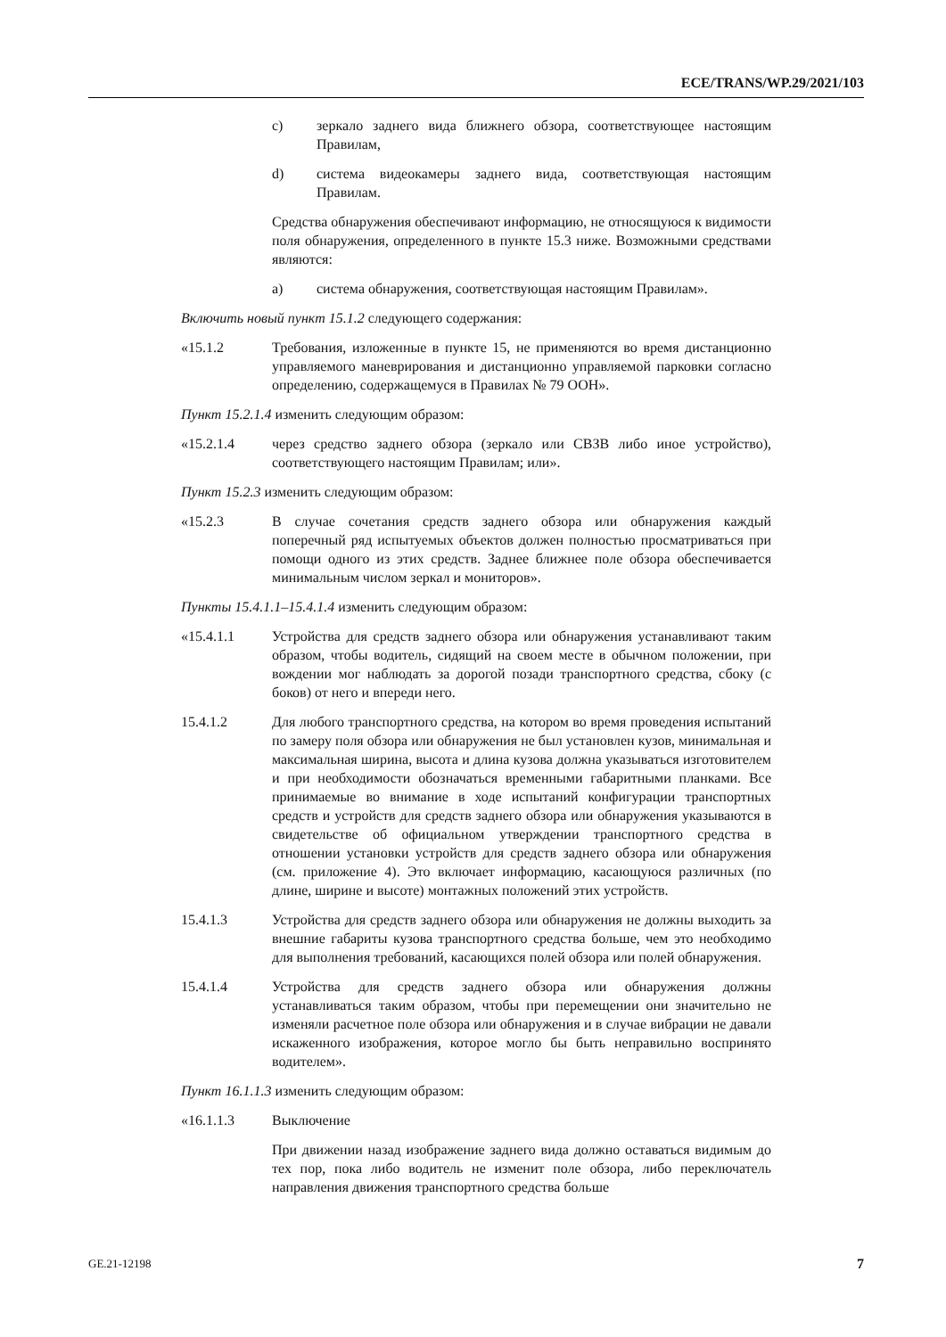ECE/TRANS/WP.29/2021/103
c) зеркало заднего вида ближнего обзора, соответствующее настоящим Правилам,
d) система видеокамеры заднего вида, соответствующая настоящим Правилам.
Средства обнаружения обеспечивают информацию, не относящуюся к видимости поля обнаружения, определенного в пункте 15.3 ниже. Возможными средствами являются:
a) система обнаружения, соответствующая настоящим Правилам».
Включить новый пункт 15.1.2 следующего содержания:
«15.1.2 Требования, изложенные в пункте 15, не применяются во время дистанционно управляемого маневрирования и дистанционно управляемой парковки согласно определению, содержащемуся в Правилах № 79 ООН».
Пункт 15.2.1.4 изменить следующим образом:
«15.2.1.4 через средство заднего обзора (зеркало или СВЗВ либо иное устройство), соответствующего настоящим Правилам; или».
Пункт 15.2.3 изменить следующим образом:
«15.2.3 В случае сочетания средств заднего обзора или обнаружения каждый поперечный ряд испытуемых объектов должен полностью просматриваться при помощи одного из этих средств. Заднее ближнее поле обзора обеспечивается минимальным числом зеркал и мониторов».
Пункты 15.4.1.1–15.4.1.4 изменить следующим образом:
«15.4.1.1 Устройства для средств заднего обзора или обнаружения устанавливают таким образом, чтобы водитель, сидящий на своем месте в обычном положении, при вождении мог наблюдать за дорогой позади транспортного средства, сбоку (с боков) от него и впереди него.
15.4.1.2 Для любого транспортного средства, на котором во время проведения испытаний по замеру поля обзора или обнаружения не был установлен кузов, минимальная и максимальная ширина, высота и длина кузова должна указываться изготовителем и при необходимости обозначаться временными габаритными планками. Все принимаемые во внимание в ходе испытаний конфигурации транспортных средств и устройств для средств заднего обзора или обнаружения указываются в свидетельстве об официальном утверждении транспортного средства в отношении установки устройств для средств заднего обзора или обнаружения (см. приложение 4). Это включает информацию, касающуюся различных (по длине, ширине и высоте) монтажных положений этих устройств.
15.4.1.3 Устройства для средств заднего обзора или обнаружения не должны выходить за внешние габариты кузова транспортного средства больше, чем это необходимо для выполнения требований, касающихся полей обзора или полей обнаружения.
15.4.1.4 Устройства для средств заднего обзора или обнаружения должны устанавливаться таким образом, чтобы при перемещении они значительно не изменяли расчетное поле обзора или обнаружения и в случае вибрации не давали искаженного изображения, которое могло бы быть неправильно воспринято водителем».
Пункт 16.1.1.3 изменить следующим образом:
«16.1.1.3 Выключение
При движении назад изображение заднего вида должно оставаться видимым до тех пор, пока либо водитель не изменит поле обзора, либо переключатель направления движения транспортного средства больше
GE.21-12198 7